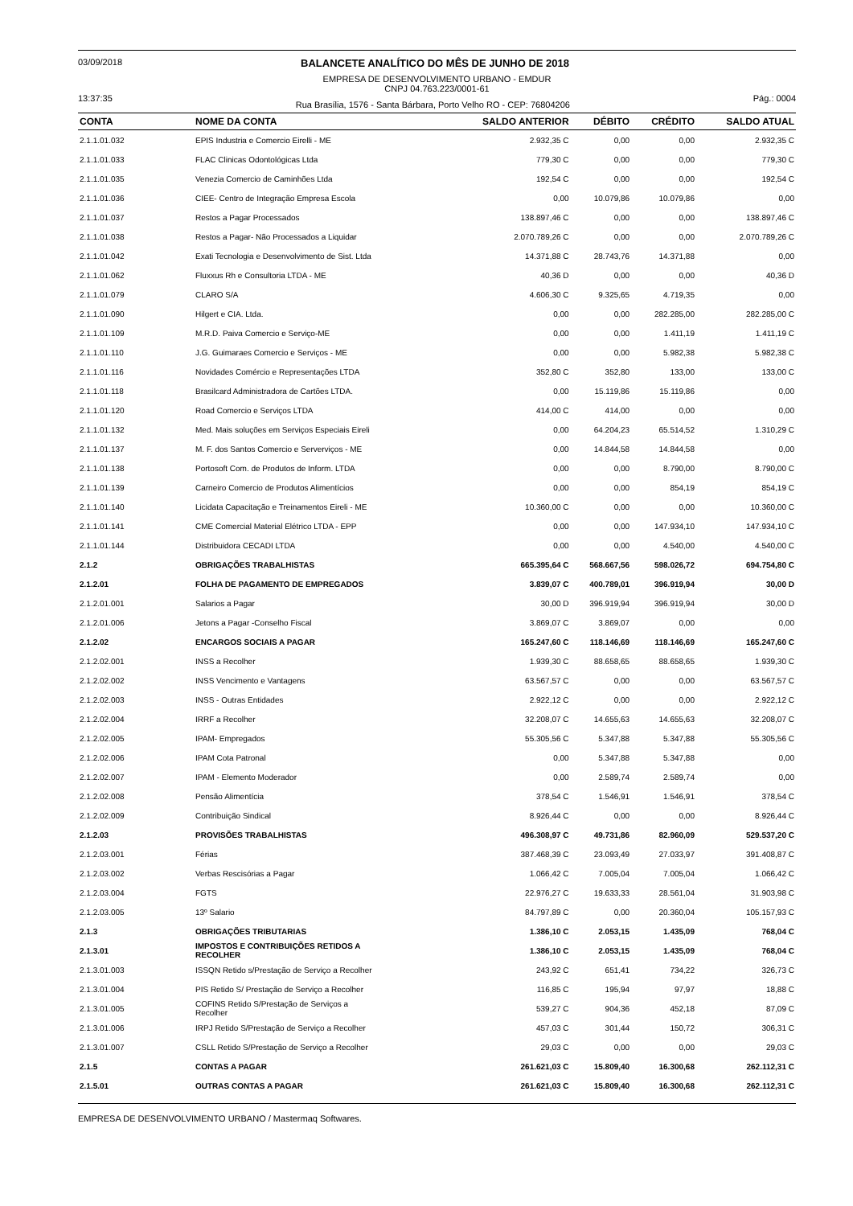03/09/2018 BALANCETE ANALÍTICO DO MÊS DE JUNHO DE 2018
EMPRESA DE DESENVOLVIMENTO URBANO - EMDUR
CNPJ 04.763.223/0001-61
13:37:35 Rua Brasília, 1576 - Santa Bárbara, Porto Velho RO - CEP: 76804206 Pág.: 0004
| CONTA | NOME DA CONTA | SALDO ANTERIOR | DÉBITO | CRÉDITO | SALDO ATUAL |
| --- | --- | --- | --- | --- | --- |
| 2.1.1.01.032 | EPIS Industria e Comercio Eirelli - ME | 2.932,35 C | 0,00 | 0,00 | 2.932,35 C |
| 2.1.1.01.033 | FLAC Clinicas Odontológicas Ltda | 779,30 C | 0,00 | 0,00 | 779,30 C |
| 2.1.1.01.035 | Venezia Comercio de Caminhões Ltda | 192,54 C | 0,00 | 0,00 | 192,54 C |
| 2.1.1.01.036 | CIEE- Centro de Integração Empresa Escola | 0,00 | 10.079,86 | 10.079,86 | 0,00 |
| 2.1.1.01.037 | Restos a Pagar Processados | 138.897,46 C | 0,00 | 0,00 | 138.897,46 C |
| 2.1.1.01.038 | Restos a Pagar- Não Processados a Liquidar | 2.070.789,26 C | 0,00 | 0,00 | 2.070.789,26 C |
| 2.1.1.01.042 | Exati Tecnologia e Desenvolvimento de Sist. Ltda | 14.371,88 C | 28.743,76 | 14.371,88 | 0,00 |
| 2.1.1.01.062 | Fluxxus Rh e Consultoria LTDA - ME | 40,36 D | 0,00 | 0,00 | 40,36 D |
| 2.1.1.01.079 | CLARO S/A | 4.606,30 C | 9.325,65 | 4.719,35 | 0,00 |
| 2.1.1.01.090 | Hilgert e CIA. Ltda. | 0,00 | 0,00 | 282.285,00 | 282.285,00 C |
| 2.1.1.01.109 | M.R.D. Paiva Comercio e Serviço-ME | 0,00 | 0,00 | 1.411,19 | 1.411,19 C |
| 2.1.1.01.110 | J.G. Guimaraes Comercio e Serviços - ME | 0,00 | 0,00 | 5.982,38 | 5.982,38 C |
| 2.1.1.01.116 | Novidades Comércio e Representações LTDA | 352,80 C | 352,80 | 133,00 | 133,00 C |
| 2.1.1.01.118 | Brasilcard Administradora de Cartões LTDA. | 0,00 | 15.119,86 | 15.119,86 | 0,00 |
| 2.1.1.01.120 | Road Comercio e Serviços LTDA | 414,00 C | 414,00 | 0,00 | 0,00 |
| 2.1.1.01.132 | Med. Mais soluções em Serviços Especiais Eireli | 0,00 | 64.204,23 | 65.514,52 | 1.310,29 C |
| 2.1.1.01.137 | M. F. dos Santos Comercio e Serverviços - ME | 0,00 | 14.844,58 | 14.844,58 | 0,00 |
| 2.1.1.01.138 | Portosoft Com. de Produtos de Inform. LTDA | 0,00 | 0,00 | 8.790,00 | 8.790,00 C |
| 2.1.1.01.139 | Carneiro Comercio de Produtos Alimentícios | 0,00 | 0,00 | 854,19 | 854,19 C |
| 2.1.1.01.140 | Licidata Capacitação e Treinamentos Eireli - ME | 10.360,00 C | 0,00 | 0,00 | 10.360,00 C |
| 2.1.1.01.141 | CME Comercial Material Elétrico LTDA - EPP | 0,00 | 0,00 | 147.934,10 | 147.934,10 C |
| 2.1.1.01.144 | Distribuidora CECADI LTDA | 0,00 | 0,00 | 4.540,00 | 4.540,00 C |
| 2.1.2 | OBRIGAÇÕES TRABALHISTAS | 665.395,64 C | 568.667,56 | 598.026,72 | 694.754,80 C |
| 2.1.2.01 | FOLHA DE PAGAMENTO DE EMPREGADOS | 3.839,07 C | 400.789,01 | 396.919,94 | 30,00 D |
| 2.1.2.01.001 | Salarios a Pagar | 30,00 D | 396.919,94 | 396.919,94 | 30,00 D |
| 2.1.2.01.006 | Jetons a Pagar -Conselho Fiscal | 3.869,07 C | 3.869,07 | 0,00 | 0,00 |
| 2.1.2.02 | ENCARGOS SOCIAIS A PAGAR | 165.247,60 C | 118.146,69 | 118.146,69 | 165.247,60 C |
| 2.1.2.02.001 | INSS a Recolher | 1.939,30 C | 88.658,65 | 88.658,65 | 1.939,30 C |
| 2.1.2.02.002 | INSS Vencimento e Vantagens | 63.567,57 C | 0,00 | 0,00 | 63.567,57 C |
| 2.1.2.02.003 | INSS - Outras Entidades | 2.922,12 C | 0,00 | 0,00 | 2.922,12 C |
| 2.1.2.02.004 | IRRF a Recolher | 32.208,07 C | 14.655,63 | 14.655,63 | 32.208,07 C |
| 2.1.2.02.005 | IPAM- Empregados | 55.305,56 C | 5.347,88 | 5.347,88 | 55.305,56 C |
| 2.1.2.02.006 | IPAM Cota Patronal | 0,00 | 5.347,88 | 5.347,88 | 0,00 |
| 2.1.2.02.007 | IPAM - Elemento Moderador | 0,00 | 2.589,74 | 2.589,74 | 0,00 |
| 2.1.2.02.008 | Pensão Alimentícia | 378,54 C | 1.546,91 | 1.546,91 | 378,54 C |
| 2.1.2.02.009 | Contribuição Sindical | 8.926,44 C | 0,00 | 0,00 | 8.926,44 C |
| 2.1.2.03 | PROVISÕES TRABALHISTAS | 496.308,97 C | 49.731,86 | 82.960,09 | 529.537,20 C |
| 2.1.2.03.001 | Férias | 387.468,39 C | 23.093,49 | 27.033,97 | 391.408,87 C |
| 2.1.2.03.002 | Verbas Rescisórias a Pagar | 1.066,42 C | 7.005,04 | 7.005,04 | 1.066,42 C |
| 2.1.2.03.004 | FGTS | 22.976,27 C | 19.633,33 | 28.561,04 | 31.903,98 C |
| 2.1.2.03.005 | 13º Salario | 84.797,89 C | 0,00 | 20.360,04 | 105.157,93 C |
| 2.1.3 | OBRIGAÇÕES TRIBUTARIAS | 1.386,10 C | 2.053,15 | 1.435,09 | 768,04 C |
| 2.1.3.01 | IMPOSTOS E CONTRIBUIÇÕES RETIDOS A RECOLHER | 1.386,10 C | 2.053,15 | 1.435,09 | 768,04 C |
| 2.1.3.01.003 | ISSQN Retido s/Prestação de Serviço a Recolher | 243,92 C | 651,41 | 734,22 | 326,73 C |
| 2.1.3.01.004 | PIS Retido S/ Prestação de Serviço a Recolher | 116,85 C | 195,94 | 97,97 | 18,88 C |
| 2.1.3.01.005 | COFINS Retido S/Prestação de Serviços a Recolher | 539,27 C | 904,36 | 452,18 | 87,09 C |
| 2.1.3.01.006 | IRPJ Retido S/Prestação de Serviço a Recolher | 457,03 C | 301,44 | 150,72 | 306,31 C |
| 2.1.3.01.007 | CSLL Retido S/Prestação de Serviço a Recolher | 29,03 C | 0,00 | 0,00 | 29,03 C |
| 2.1.5 | CONTAS A PAGAR | 261.621,03 C | 15.809,40 | 16.300,68 | 262.112,31 C |
| 2.1.5.01 | OUTRAS CONTAS A PAGAR | 261.621,03 C | 15.809,40 | 16.300,68 | 262.112,31 C |
EMPRESA DE DESENVOLVIMENTO URBANO / Mastermaq Softwares.